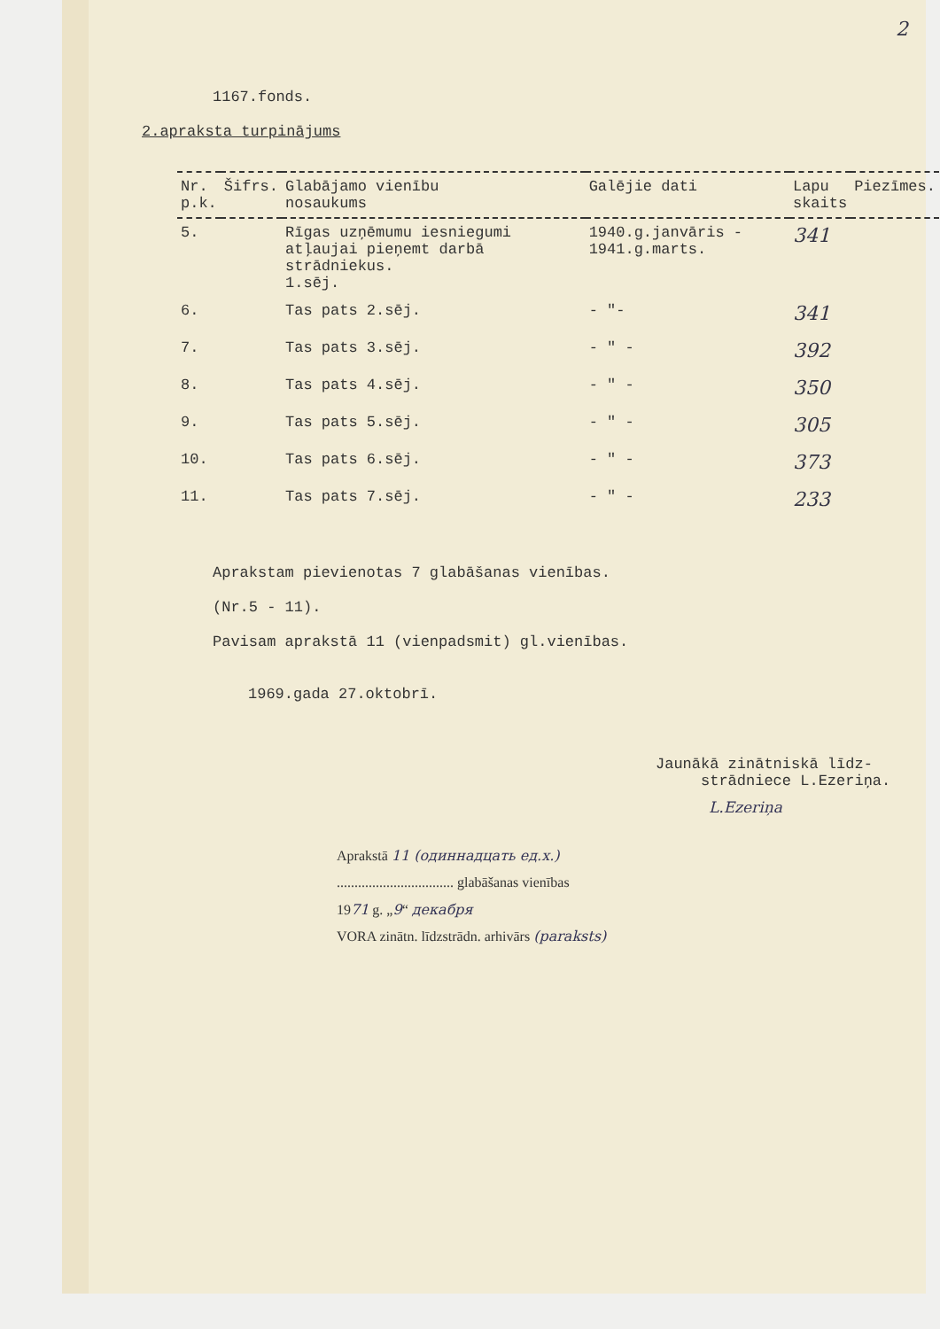2
1167.fonds.
2.apraksta turpinājums
| Nr. p.k. | Šifrs. | Glabājamo vienību nosaukums | Galējie dati | Lapu skaits | Piezīmes. |
| --- | --- | --- | --- | --- | --- |
| 5. | | Rīgas uzņēmumu iesniegumi atļaujai pieņemt darbā strādniekus. 1.sēj. | 1940.g.janvāris - 1941.g.marts. | 341 | |
| 6. | | Tas pats 2.sēj. | - "- | 341 | |
| 7. | | Tas pats 3.sēj. | - " - | 392 | |
| 8. | | Tas pats 4.sēj. | - " - | 350 | |
| 9. | | Tas pats 5.sēj. | - " - | 305 | |
| 10. | | Tas pats 6.sēj. | - " - | 373 | |
| 11. | | Tas pats 7.sēj. | - " - | 233 | |
Aprakstam pievienotas 7 glabāšanas vienības.
(Nr.5 - 11).
Pavisam aprakstā 11 (vienpadsmit) gl.vienības.
1969.gada 27.oktobrī.
Jaunākā zinātniskā līdz-
strādniece L.Ezeriņa.
L.Ezeriņa
Aprakstā 11 (одиннадцать ед.х.)
................................. glabāšanas vienības
1971 g. „9“ декабря
VORA zinātn. līdzstrādn. arhivārs (paraksts)